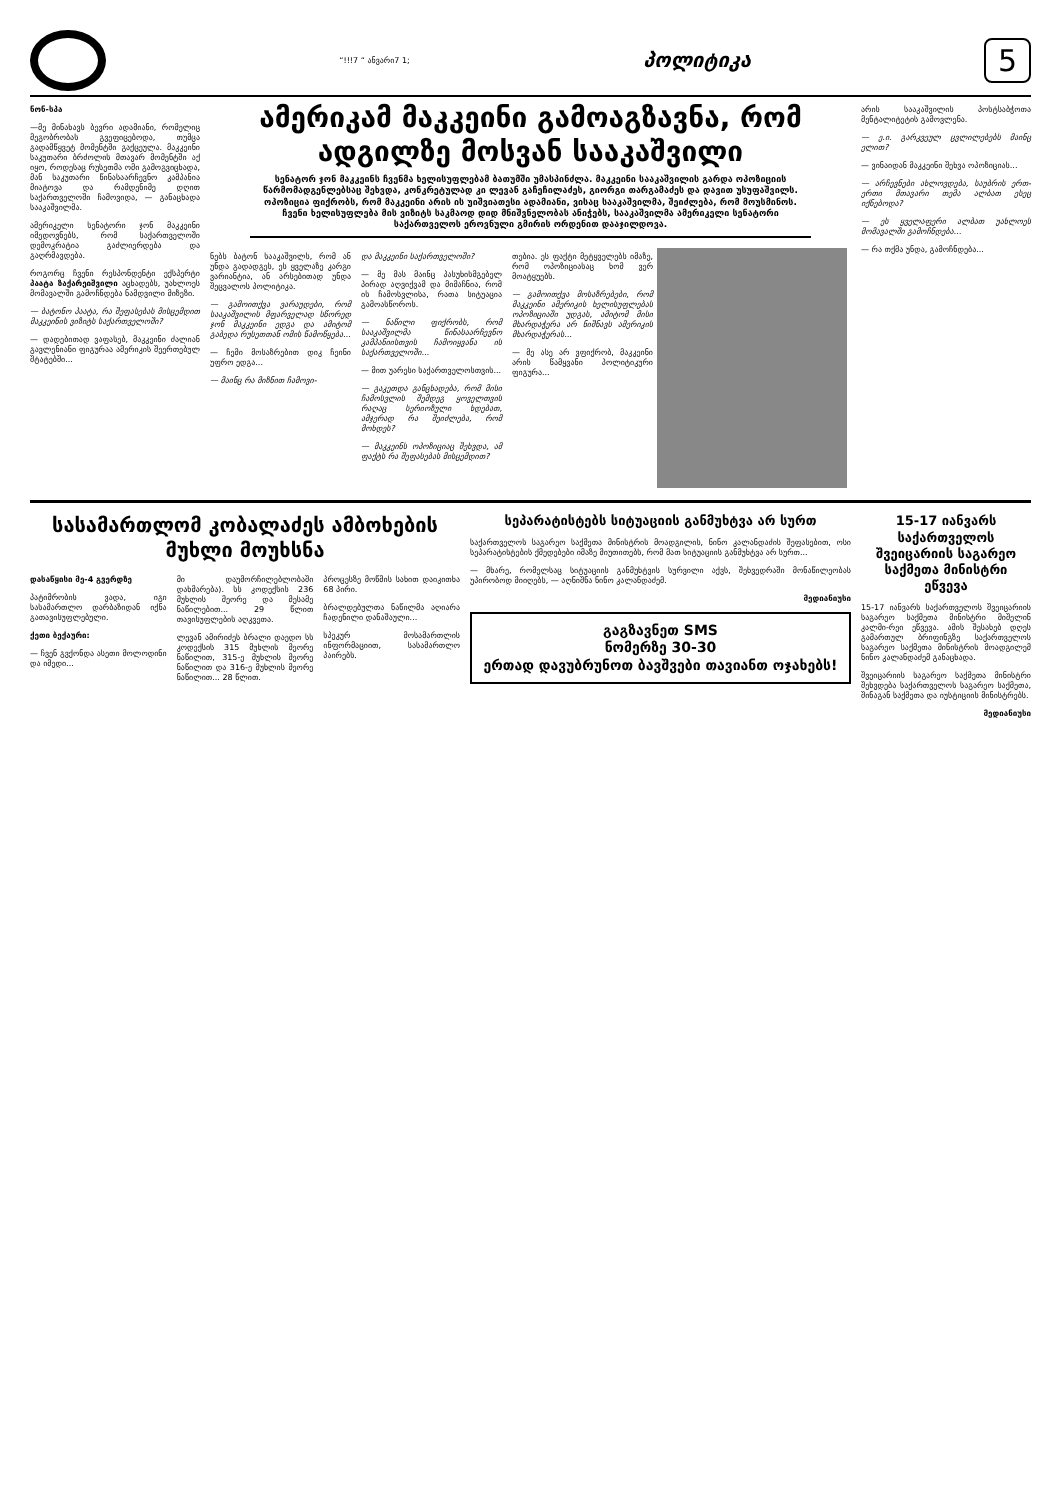“!!!7 “ ანვარი7 1; პოლიტიკა 5
ნონ-სპა
—მე მინახავს ბევრი ადამიანი, რომელიც მეგობრობას გვეფიცებოდა, თუმცა გადამწყვეტ მომენტში გაქცეულა. მაკკეინი საკუთარი ბრძოლის მთავარ მომენტში აქ იყო, როდესაც რუსეთმა ომი გამოგვიცხადა, მან საკუთარი წინასაარჩევნო კამპანია მიატოვა და რამდენიმე დღით საქართველოში ჩამოვიდა, — განაცხადა სააკაშვილმა.
ამერიკელი სენატორი ჯონ მაკკეინი იმედოვნებს, რომ საქართველოში დემოკრატია გაძლიერდება და გაღრმავდება.
როგორც ჩვენი რესპონდენტი ექსპერტი პაატა ზაქარეიშვილი აცხადებს, უახლოეს მომავალში გამოჩნდება ნამდვილი მიზეზი.
— ბატონო პაატა, რა შეფასებას მისცემდით მაკკეინის ვიზიტს საქართველოში?
— დადებითად ვაფასებ, მაკკეინი ძალიან გავლენიანი ფიგურაა ამერიკის შეერთებულ შტატებში...
ამერიკამ მაკკეინი გამოაგზავნა, რომ ადგილზე მოსვან სააკაშვილი
სენატორ ჯონ მაკკეინს ჩვენმა ხელისუფლებამ ბათუმში უმასპინძლა. მაკკეინი სააკაშვილის გარდა ოპოზიციის წარმომადგენლებსაც შეხვდა, კონკრეტულად კი ლევან გაჩეჩილაძეს, გიორგი თარგამაძეს და დავით უსუფაშვილს. ოპოზიცია ფიქრობს, რომ მაკკეინი არის ის უიშვიათესი ადამიანი, ვისაც სააკაშვილმა, შეიძლება, რომ მოუსმინოს. ჩვენი ხელისუფლება მის ვიზიტს საკმაოდ დიდ მნიშვნელობას ანიჭებს, სააკაშვილმა ამერიკელი სენატორი საქართველოს ეროვნული გმირის ორდენით დააჯილდოვა.
ნებს ბატონ სააკაშვილს, რომ ან უნდა გადადგეს, ეს ყველაზე კარგი ვარიანტია, ან არსებითად უნდა შეცვალოს პოლიტიკა.
— გამოითქვა ვარაუდები, რომ სააკაშვილის მფარველად სწორედ ჯონ მაკკეინი ედგა და ამიტომ გაბედა რუსეთთან ომის წამოწყება...
— ჩემი მოსაზრებით დიკ ჩეინი უფრო ედგა...
— მაინც რა მიზნით ჩამოვი-
და მაკკეინი საქართველოში?
— მე მას მაინც პასუხისმგებელ პირად აღვიქვამ და მიმაჩნია, რომ ის ჩამოსვლისა, რათა სიტუაცია გამოასწოროს.
— ნაწილი ფიქრობს, რომ სააკაშვილმა წინასაარჩევნო კამპანიისთვის ჩამოიყვანა ის საქართველოში...
— მით უარესი საქართველოსთვის...
— გაკეთდა განცხადება, რომ მისი ჩამოსვლის შემდეგ ყოველთვის რაღაც სერიოზული ხდებათ, ამჯერად რა შეიძლება, რომ მოხდეს?
— მაკკეინს ოპოზიციაც შეხვდა, ამ ფაქტს რა შეფასებას მისცემდით?
თებია. ეს ფაქტი მეტყველებს იმაზე, რომ ოპოზიციასაც ხომ ვერ მოატყუებს.
— გამოითქვა მოსაზრებები, რომ მაკკეინი ამერიკის ხელისუფლებას ოპოზიციაში უდგას, ამიტომ მისი მხარდაჭერა არ ნიშნავს ამერიკის მხარდაჭერას...
— მე ასე არ ვფიქრობ, მაკკეინი არის წამყვანი პოლიტიკური ფიგურა...
არის სააკაშვილის პოსტსაბჭოთა მენტალიტეტის გამოვლენა.
— ე.ი. გარკვეულ ცვლილებებს მაინც ელით?
— ვინაიდან მაკკეინი შეხვა ოპოზიციას...
— არჩევნები ახლოვდება, საუბრის ერთ-ერთი მთავარი თემა ალბათ ესეც იქნებოდა?
— ეს ყველაფერი ალბათ უახლოეს მომავალში გამოჩნდება...
— რა თქმა უნდა, გამოჩნდება...
სასამართლომ კობალაძეს ამბოხების მუხლი მოუხსნა
დასაწყისი მე-4 გვერდზე
პატიმრობის ვადა, იგი სასამართლო დარბაზიდან იქნა გათავისუფლებული.
ქეთი ბექაური:
— ჩვენ გვქონდა ასეთი მოლოდინი და იმედი...
მი დაუმორჩილებლობაში დახმარება). სს კოდექსის 236 მუხლის მეორე და მესამე ნაწილებით... 29 წლით თავისუფლების აღკვეთა.
ლევან ამირიძეს ბრალი დაედო სს კოდექსის 315 მუხლის მეორე ნაწილით, 315-ე მუხლის მეორე ნაწილით და 316-ე მუხლის მეორე ნაწილით... 28 წლით.
პროცესზე მოწმის სახით დაიკითხა 68 პირი.
ბრალდებულთა ნაწილმა აღიარა ჩადენილი დანაშაული...
სპეკურ მოსამართლის ინფორმაციით, სასამართლო პაირებს.
სეპარატისტებს სიტუაციის განმუხტვა არ სურთ
საქართველოს საგარეო საქმეთა მინისტრის მოადგილის, ნინო კალანდაძის შეფასებით, ოსი სეპარატისტების ქმედებები იმაზე მიუთითებს, რომ მათ სიტუაციის განმუხტვა არ სურთ...
— მხარე, რომელსაც სიტუაციის განმუხტვის სურვილი აქვს, შეხვედრაში მონაწილეობას უპირობოდ მიიღებს, — აღნიშნა ნინო კალანდაძემ.
მედიანიუსი
გაგზავნეთ SMS
ნომერზე 30-30
ერთად დავუბრუნოთ ბავშვები თავიანთ ოჯახებს!
15-17 იანვარს საქართველოს შვეიცარიის საგარეო საქმეთა მინისტრი ეწვევა
15-17 იანვარს საქართველოს შვეიცარიის საგარეო საქმეთა მინისტრი მიშელინ კალმი-რეი ეწვევა. ამის შესახებ დღეს გამართულ ბრიფინგზე საქართველოს საგარეო საქმეთა მინისტრის მოადგილემ ნინო კალანდაძემ განაცხადა.
შვეიცარიის საგარეო საქმეთა მინისტრი შეხვდება საქართველოს საგარეო საქმეთა, შინაგან საქმეთა და იუსტიციის მინისტრებს.
მედიანიუსი